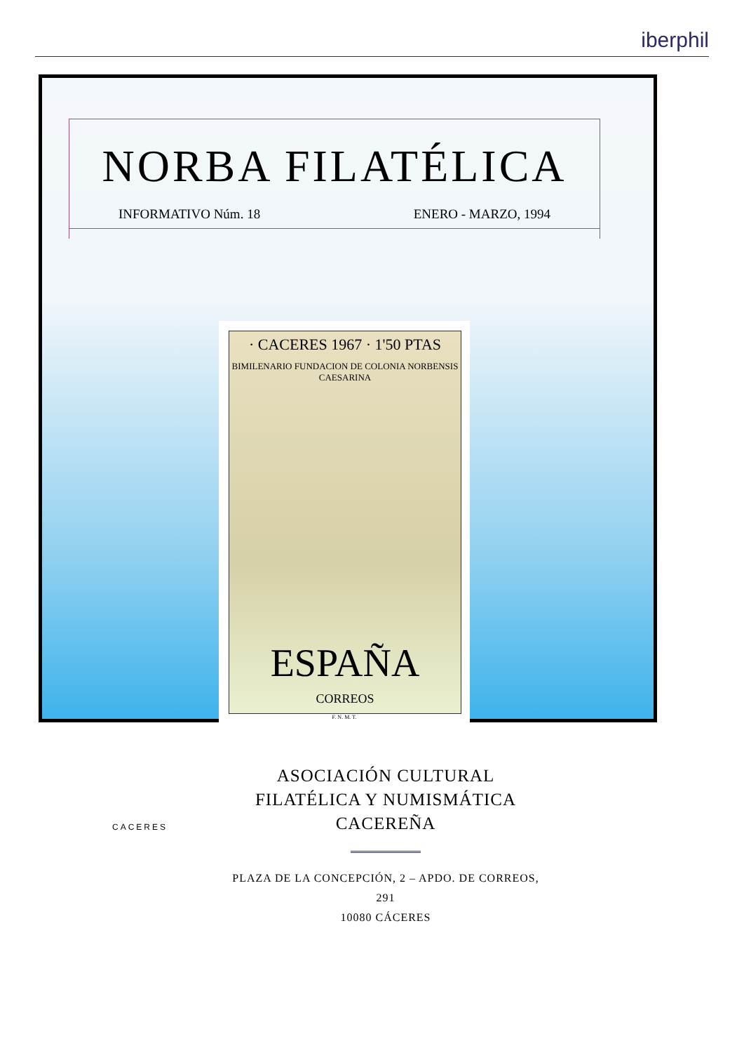iberphil
NORBA FILATÉLICA
INFORMATIVO Núm. 18 ENERO - MARZO, 1994
· CACERES 1967 · 1'50 PTAS
BIMILENARIO FUNDACION DE COLONIA NORBENSIS CAESARINA
ESPAÑA
CORREOS
F. N. M. T.
CACERES
ASOCIACIÓN CULTURAL
FILATÉLICA Y NUMISMÁTICA
CACEREÑA
PLAZA DE LA CONCEPCIÓN, 2 – APDO. DE CORREOS, 291
10080 CÁCERES